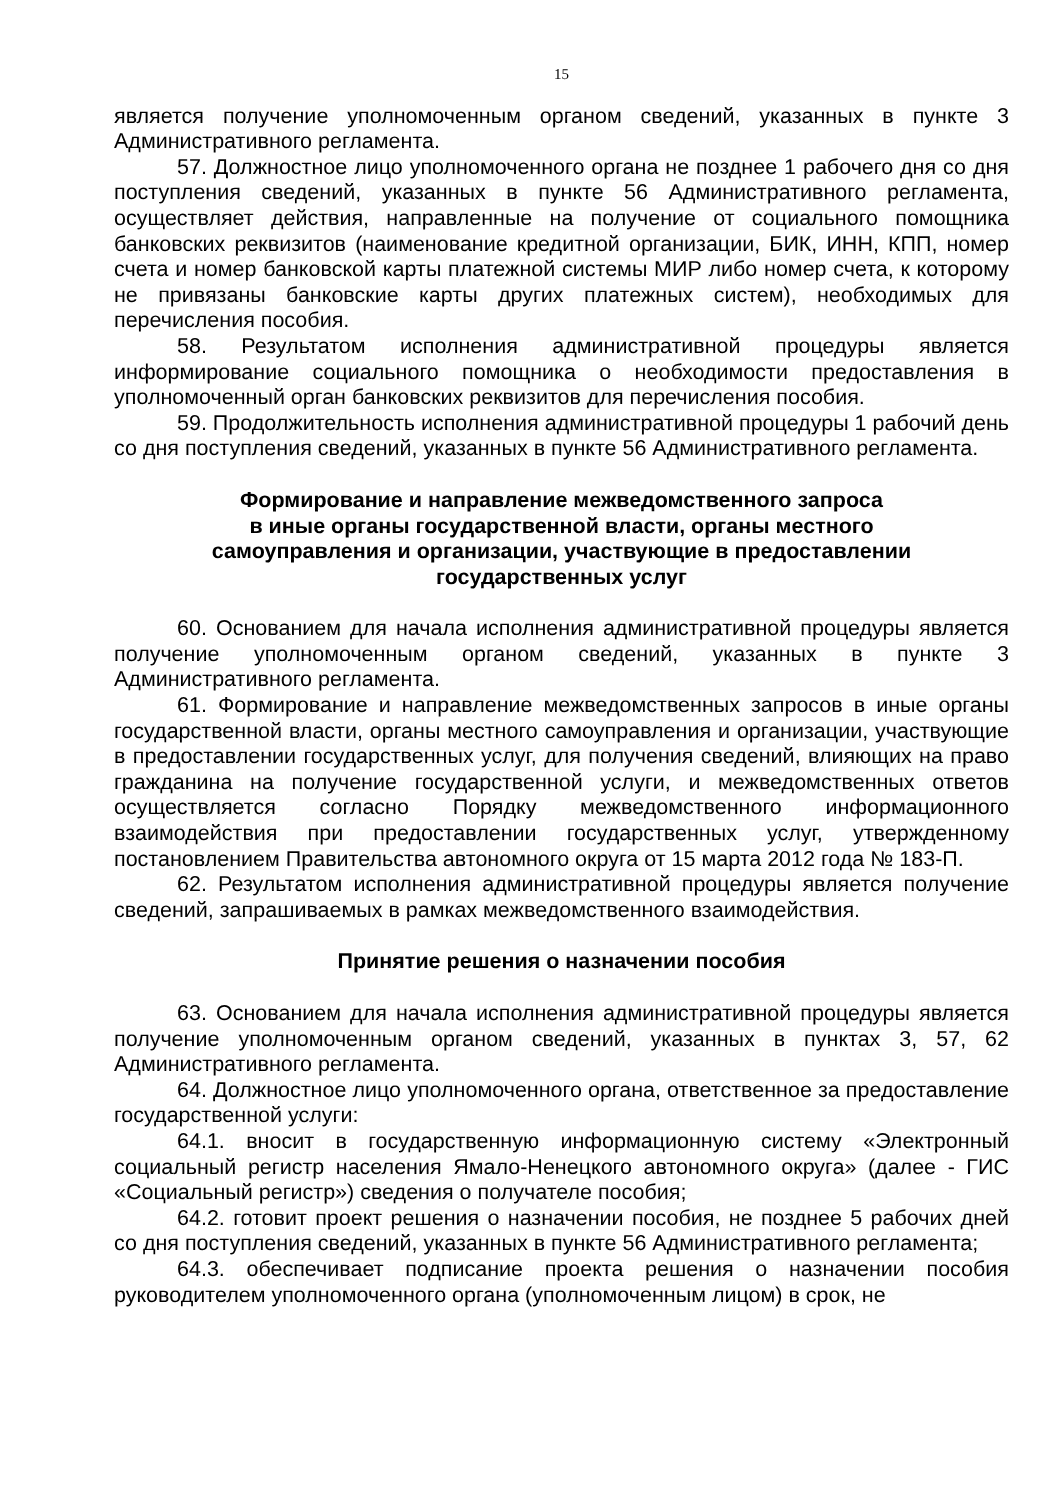15
является получение уполномоченным органом сведений, указанных в пункте 3 Административного регламента.
57. Должностное лицо уполномоченного органа не позднее 1 рабочего дня со дня поступления сведений, указанных в пункте 56 Административного регламента, осуществляет действия, направленные на получение от социального помощника банковских реквизитов (наименование кредитной организации, БИК, ИНН, КПП, номер счета и номер банковской карты платежной системы МИР либо номер счета, к которому не привязаны банковские карты других платежных систем), необходимых для перечисления пособия.
58. Результатом исполнения административной процедуры является информирование социального помощника о необходимости предоставления в уполномоченный орган банковских реквизитов для перечисления пособия.
59. Продолжительность исполнения административной процедуры 1 рабочий день со дня поступления сведений, указанных в пункте 56 Административного регламента.
Формирование и направление межведомственного запроса
в иные органы государственной власти, органы местного
самоуправления и организации, участвующие в предоставлении
государственных услуг
60. Основанием для начала исполнения административной процедуры является получение уполномоченным органом сведений, указанных в пункте 3 Административного регламента.
61. Формирование и направление межведомственных запросов в иные органы государственной власти, органы местного самоуправления и организации, участвующие в предоставлении государственных услуг, для получения сведений, влияющих на право гражданина на получение государственной услуги, и межведомственных ответов осуществляется согласно Порядку межведомственного информационного взаимодействия при предоставлении государственных услуг, утвержденному постановлением Правительства автономного округа от 15 марта 2012 года № 183-П.
62. Результатом исполнения административной процедуры является получение сведений, запрашиваемых в рамках межведомственного взаимодействия.
Принятие решения о назначении пособия
63. Основанием для начала исполнения административной процедуры является получение уполномоченным органом сведений, указанных в пунктах 3, 57, 62 Административного регламента.
64. Должностное лицо уполномоченного органа, ответственное за предоставление государственной услуги:
64.1. вносит в государственную информационную систему «Электронный социальный регистр населения Ямало-Ненецкого автономного округа» (далее - ГИС «Социальный регистр») сведения о получателе пособия;
64.2. готовит проект решения о назначении пособия, не позднее 5 рабочих дней со дня поступления сведений, указанных в пункте 56 Административного регламента;
64.3. обеспечивает подписание проекта решения о назначении пособия руководителем уполномоченного органа (уполномоченным лицом) в срок, не